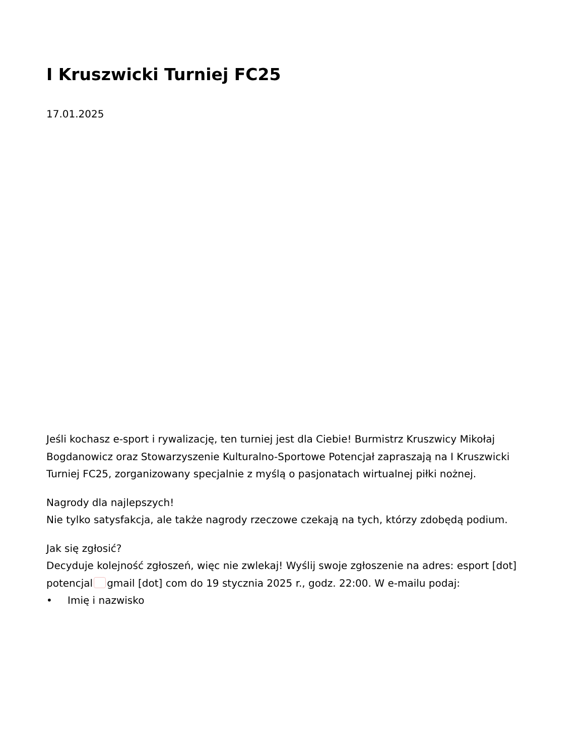I Kruszwicki Turniej FC25
17.01.2025
Jeśli kochasz e-sport i rywalizację, ten turniej jest dla Ciebie! Burmistrz Kruszwicy Mikołaj Bogdanowicz oraz Stowarzyszenie Kulturalno-Sportowe Potencjał zapraszają na I Kruszwicki Turniej FC25, zorganizowany specjalnie z myślą o pasjonatach wirtualnej piłki nożnej.
Nagrody dla najlepszych!
Nie tylko satysfakcja, ale także nagrody rzeczowe czekają na tych, którzy zdobędą podium.
Jak się zgłosić?
Decyduje kolejność zgłoszeń, więc nie zwlekaj! Wyślij swoje zgłoszenie na adres: esport [dot] potencjal gmail [dot] com do 19 stycznia 2025 r., godz. 22:00. W e-mailu podaj:
• Imię i nazwisko